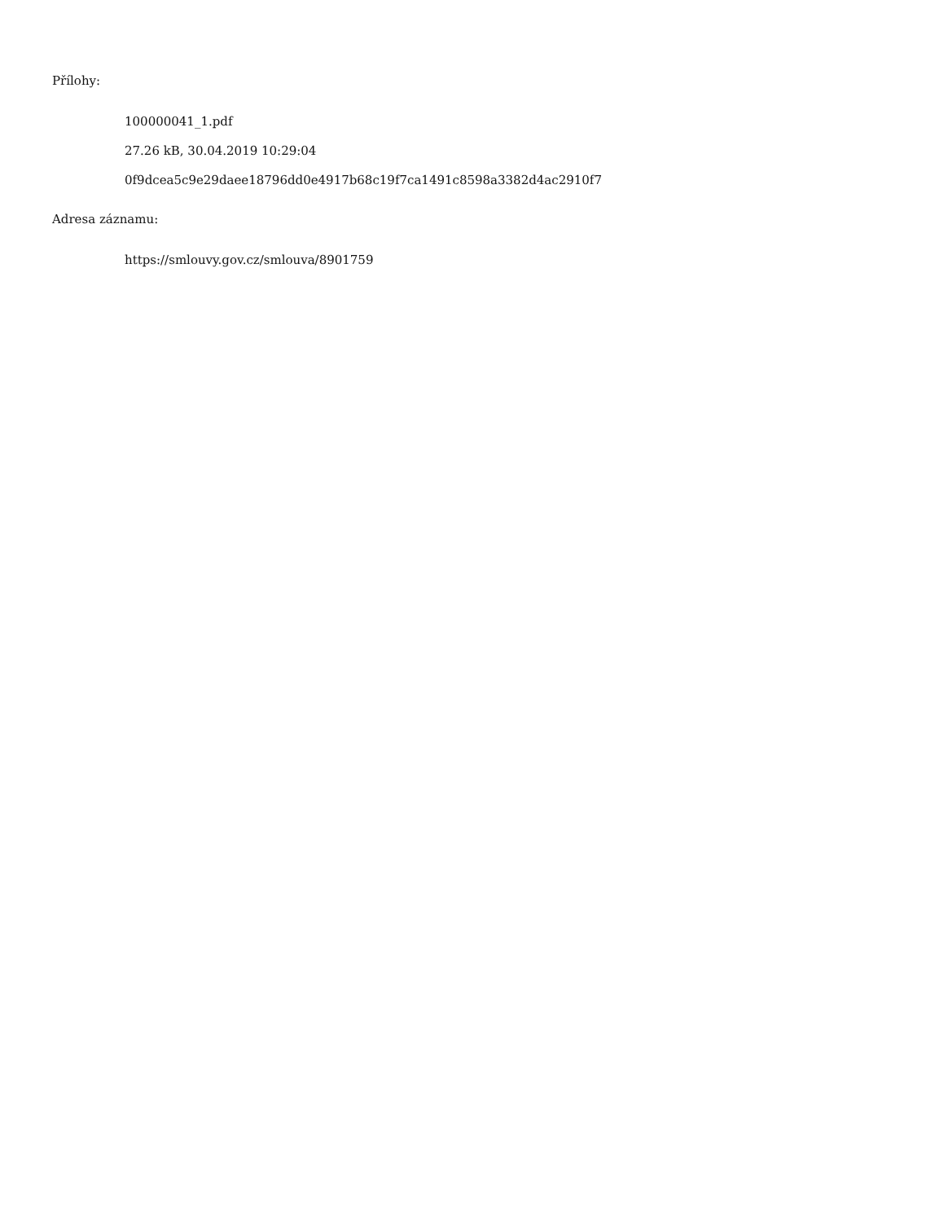Přílohy:
100000041_1.pdf
27.26 kB, 30.04.2019 10:29:04
0f9dcea5c9e29daee18796dd0e4917b68c19f7ca1491c8598a3382d4ac2910f7
Adresa záznamu:
https://smlouvy.gov.cz/smlouva/8901759